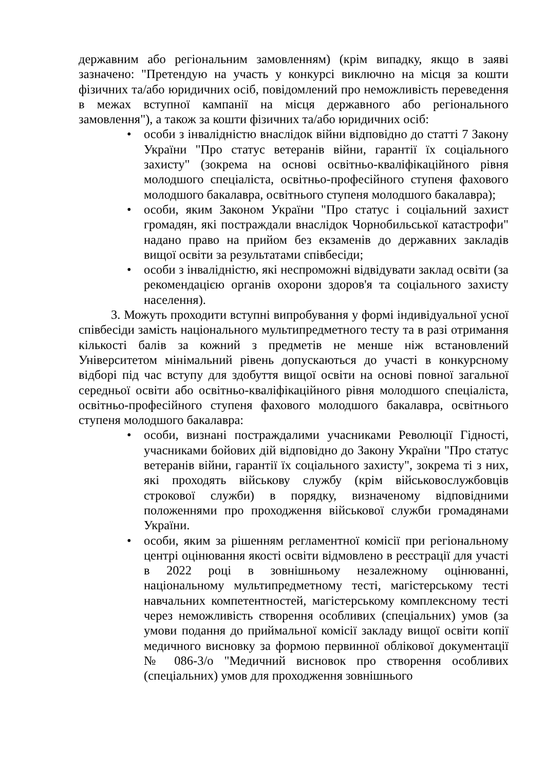державним або регіональним замовленням) (крім випадку, якщо в заяві зазначено: "Претендую на участь у конкурсі виключно на місця за кошти фізичних та/або юридичних осіб, повідомлений про неможливість переведення в межах вступної кампанії на місця державного або регіонального замовлення"), а також за кошти фізичних та/або юридичних осіб:
• особи з інвалідністю внаслідок війни відповідно до статті 7 Закону України "Про статус ветеранів війни, гарантії їх соціального захисту" (зокрема на основі освітньо-кваліфікаційного рівня молодшого спеціаліста, освітньо-професійного ступеня фахового молодшого бакалавра, освітнього ступеня молодшого бакалавра);
• особи, яким Законом України "Про статус і соціальний захист громадян, які постраждали внаслідок Чорнобильської катастрофи" надано право на прийом без екзаменів до державних закладів вищої освіти за результатами співбесіди;
• особи з інвалідністю, які неспроможні відвідувати заклад освіти (за рекомендацією органів охорони здоров'я та соціального захисту населення).
3. Можуть проходити вступні випробування у формі індивідуальної усної співбесіди замість національного мультипредметного тесту та в разі отримання кількості балів за кожний з предметів не менше ніж встановлений Університетом мінімальний рівень допускаються до участі в конкурсному відборі під час вступу для здобуття вищої освіти на основі повної загальної середньої освіти або освітньо-кваліфікаційного рівня молодшого спеціаліста, освітньо-професійного ступеня фахового молодшого бакалавра, освітнього ступеня молодшого бакалавра:
• особи, визнані постраждалими учасниками Революції Гідності, учасниками бойових дій відповідно до Закону України "Про статус ветеранів війни, гарантії їх соціального захисту", зокрема ті з них, які проходять військову службу (крім військовослужбовців строкової служби) в порядку, визначеному відповідними положеннями про проходження військової служби громадянами України.
• особи, яким за рішенням регламентної комісії при регіональному центрі оцінювання якості освіти відмовлено в реєстрації для участі в 2022 році в зовнішньому незалежному оцінюванні, національному мультипредметному тесті, магістерському тесті навчальних компетентностей, магістерському комплексному тесті через неможливість створення особливих (спеціальних) умов (за умови подання до приймальної комісії закладу вищої освіти копії медичного висновку за формою первинної облікової документації № 086-3/о "Медичний висновок про створення особливих (спеціальних) умов для проходження зовнішнього